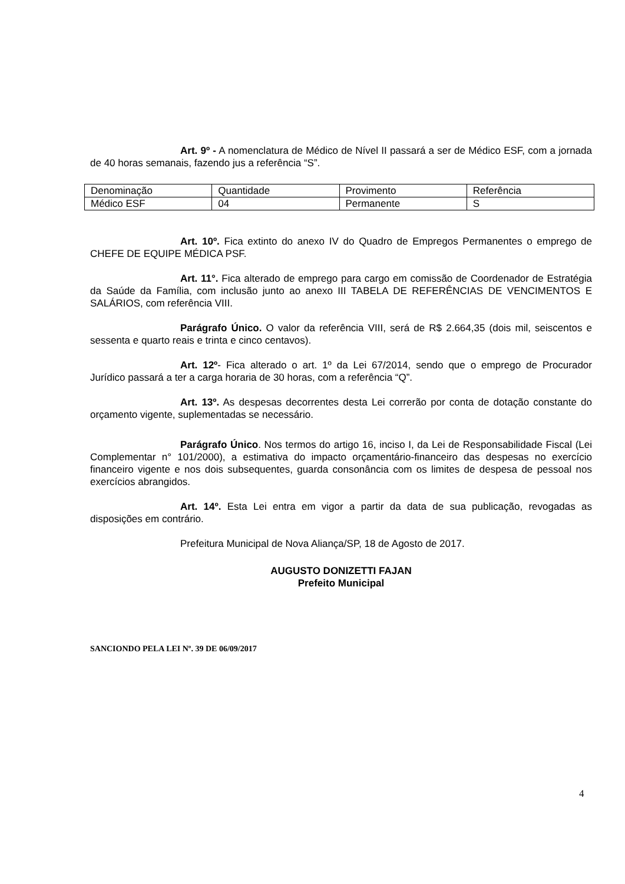Art. 9º - A nomenclatura de Médico de Nível II passará a ser de Médico ESF, com a jornada de 40 horas semanais, fazendo jus a referência “S”.
| Denominação | Quantidade | Provimento | Referência |
| Médico ESF | 04 | Permanente | S |
Art. 10º. Fica extinto do anexo IV do Quadro de Empregos Permanentes o emprego de CHEFE DE EQUIPE MÉDICA PSF.
Art. 11°. Fica alterado de emprego para cargo em comissão de Coordenador de Estratégia da Saúde da Família, com inclusão junto ao anexo III TABELA DE REFERÊNCIAS DE VENCIMENTOS E SALÁRIOS, com referência VIII.
Parágrafo Único. O valor da referência VIII, será de R$ 2.664,35 (dois mil, seiscentos e sessenta e quarto reais e trinta e cinco centavos).
Art. 12º- Fica alterado o art. 1º da Lei 67/2014, sendo que o emprego de Procurador Jurídico passará a ter a carga horaria de 30 horas, com a referência “Q”.
Art. 13º. As despesas decorrentes desta Lei correrão por conta de dotação constante do orçamento vigente, suplementadas se necessário.
Parágrafo Único. Nos termos do artigo 16, inciso I, da Lei de Responsabilidade Fiscal (Lei Complementar n° 101/2000), a estimativa do impacto orçamentário-financeiro das despesas no exercício financeiro vigente e nos dois subsequentes, guarda consonância com os limites de despesa de pessoal nos exercícios abrangidos.
Art. 14º. Esta Lei entra em vigor a partir da data de sua publicação, revogadas as disposições em contrário.
Prefeitura Municipal de Nova Aliança/SP, 18 de Agosto de 2017.
AUGUSTO DONIZETTI FAJAN
Prefeito Municipal
SANCIONDO PELA LEI Nº. 39 DE 06/09/2017
4